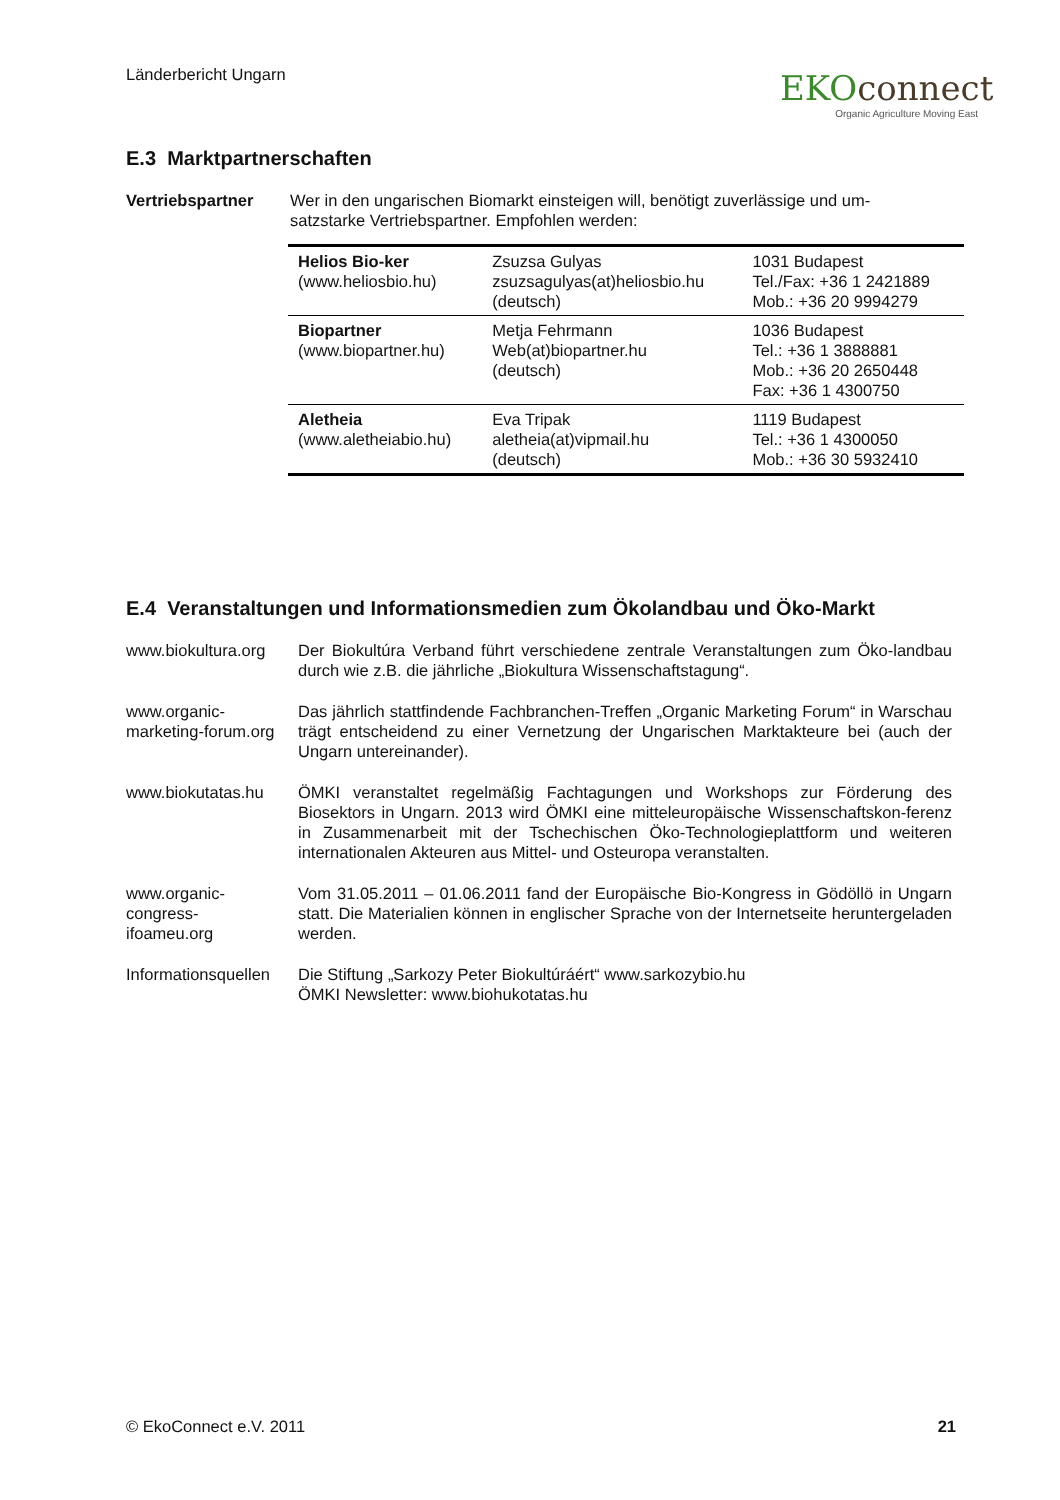Länderbericht Ungarn
EKO connect
Organic Agriculture Moving East
E.3 Marktpartnerschaften
Vertriebspartner Wer in den ungarischen Biomarkt einsteigen will, benötigt zuverlässige und um-
satzstarke Vertriebspartner. Empfohlen werden:
| Helios Bio-ker (www.heliosbio.hu) | Zsuzsa Gulyas zsuzsagulyas(at)heliosbio.hu (deutsch) | 1031 Budapest Tel./Fax: +36 1 2421889 Mob.: +36 20 9994279 |
| Biopartner (www.biopartner.hu) | Metja Fehrmann Web(at)biopartner.hu (deutsch) | 1036 Budapest Tel.: +36 1 3888881 Mob.: +36 20 2650448 Fax: +36 1 4300750 |
| Aletheia (www.aletheiabio.hu) | Eva Tripak aletheia(at)vipmail.hu (deutsch) | 1119 Budapest Tel.: +36 1 4300050 Mob.: +36 30 5932410 |
E.4 Veranstaltungen und Informationsmedien zum Ökolandbau und Öko-Markt
www.biokultura.org
Der Biokultúra Verband führt verschiedene zentrale Veranstaltungen zum Öko-landbau durch wie z.B. die jährliche „Biokultura Wissenschaftstagung“.
www.organic-
marketing-forum.org
Das jährlich stattfindende Fachbranchen-Treffen „Organic Marketing Forum“ in Warschau trägt entscheidend zu einer Vernetzung der Ungarischen Marktakteure bei (auch der Ungarn untereinander).
www.biokutatas.hu ÖMKI veranstaltet regelmäßig Fachtagungen und Workshops zur Förderung des Biosektors in Ungarn. 2013 wird ÖMKI eine mitteleuropäische Wissenschaftskon-ferenz in Zusammenarbeit mit der Tschechischen Öko-Technologieplattform und weiteren internationalen Akteuren aus Mittel- und Osteuropa veranstalten.
www.organic-
congress-
ifoameu.org
Vom 31.05.2011 – 01.06.2011 fand der Europäische Bio-Kongress in Gödöllö in Ungarn statt. Die Materialien können in englischer Sprache von der Internetseite heruntergeladen werden.
Informationsquellen
Die Stiftung „Sarkozy Peter Biokultúráért“ www.sarkozybio.hu
ÖMKI Newsletter: www.biohukotatas.hu
© EkoConnect e.V. 2011 21